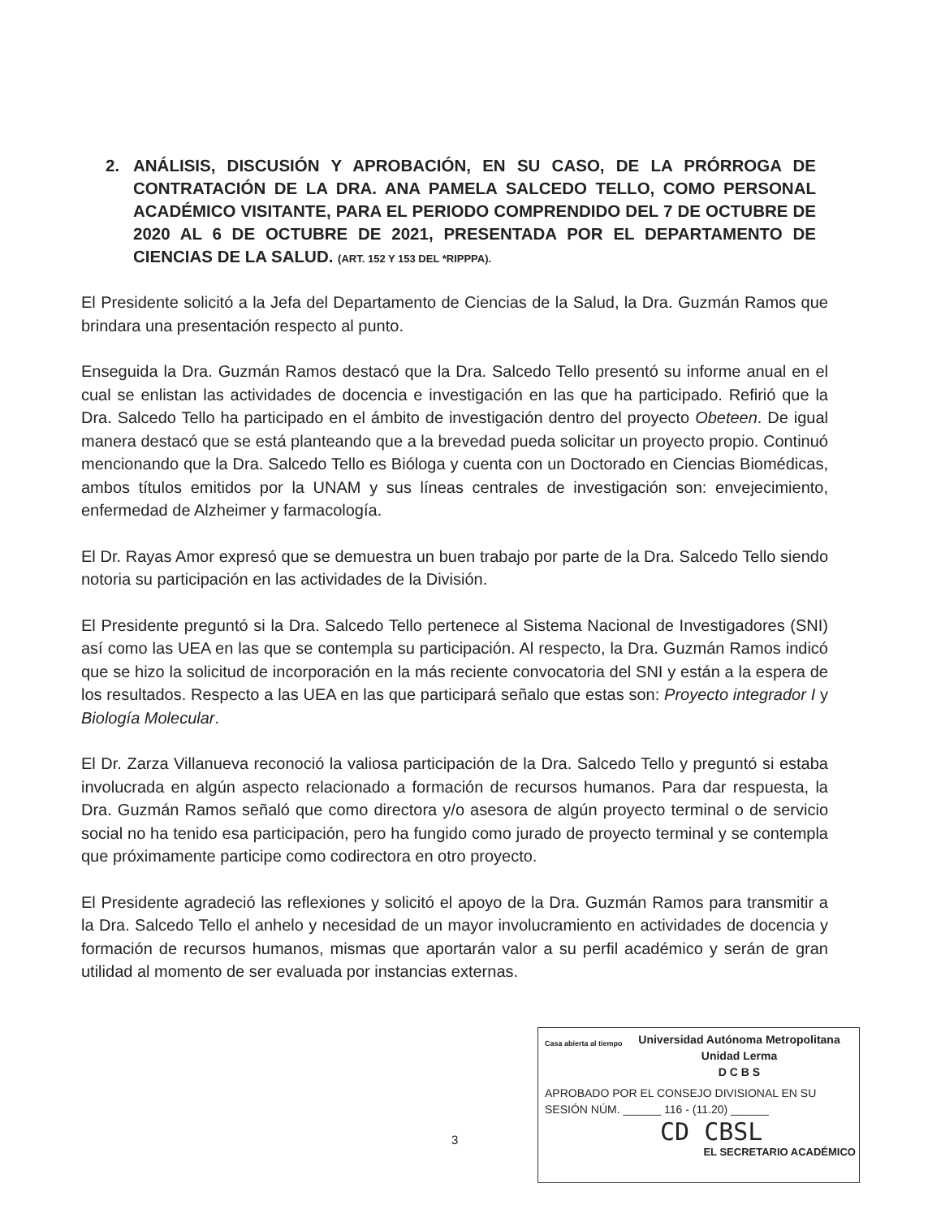2. ANÁLISIS, DISCUSIÓN Y APROBACIÓN, EN SU CASO, DE LA PRÓRROGA DE CONTRATACIÓN DE LA DRA. ANA PAMELA SALCEDO TELLO, COMO PERSONAL ACADÉMICO VISITANTE, PARA EL PERIODO COMPRENDIDO DEL 7 DE OCTUBRE DE 2020 AL 6 DE OCTUBRE DE 2021, PRESENTADA POR EL DEPARTAMENTO DE CIENCIAS DE LA SALUD. (ART. 152 Y 153 DEL *RIPPPA).
El Presidente solicitó a la Jefa del Departamento de Ciencias de la Salud, la Dra. Guzmán Ramos que brindara una presentación respecto al punto.
Enseguida la Dra. Guzmán Ramos destacó que la Dra. Salcedo Tello presentó su informe anual en el cual se enlistan las actividades de docencia e investigación en las que ha participado. Refirió que la Dra. Salcedo Tello ha participado en el ámbito de investigación dentro del proyecto Obeteen. De igual manera destacó que se está planteando que a la brevedad pueda solicitar un proyecto propio. Continuó mencionando que la Dra. Salcedo Tello es Bióloga y cuenta con un Doctorado en Ciencias Biomédicas, ambos títulos emitidos por la UNAM y sus líneas centrales de investigación son: envejecimiento, enfermedad de Alzheimer y farmacología.
El Dr. Rayas Amor expresó que se demuestra un buen trabajo por parte de la Dra. Salcedo Tello siendo notoria su participación en las actividades de la División.
El Presidente preguntó si la Dra. Salcedo Tello pertenece al Sistema Nacional de Investigadores (SNI) así como las UEA en las que se contempla su participación. Al respecto, la Dra. Guzmán Ramos indicó que se hizo la solicitud de incorporación en la más reciente convocatoria del SNI y están a la espera de los resultados. Respecto a las UEA en las que participará señalo que estas son: Proyecto integrador I y Biología Molecular.
El Dr. Zarza Villanueva reconoció la valiosa participación de la Dra. Salcedo Tello y preguntó si estaba involucrada en algún aspecto relacionado a formación de recursos humanos. Para dar respuesta, la Dra. Guzmán Ramos señaló que como directora y/o asesora de algún proyecto terminal o de servicio social no ha tenido esa participación, pero ha fungido como jurado de proyecto terminal y se contempla que próximamente participe como codirectora en otro proyecto.
El Presidente agradeció las reflexiones y solicitó el apoyo de la Dra. Guzmán Ramos para transmitir a la Dra. Salcedo Tello el anhelo y necesidad de un mayor involucramiento en actividades de docencia y formación de recursos humanos, mismas que aportarán valor a su perfil académico y serán de gran utilidad al momento de ser evaluada por instancias externas.
Casa abierta al tiempo
Universidad Autónoma Metropolitana
Unidad Lerma
D C B S
APROBADO POR EL CONSEJO DIVISIONAL EN SU SESIÓN NÚM. ______ 116 - (11.20) ______
CD CBSL
EL SECRETARIO ACADÉMICO
3